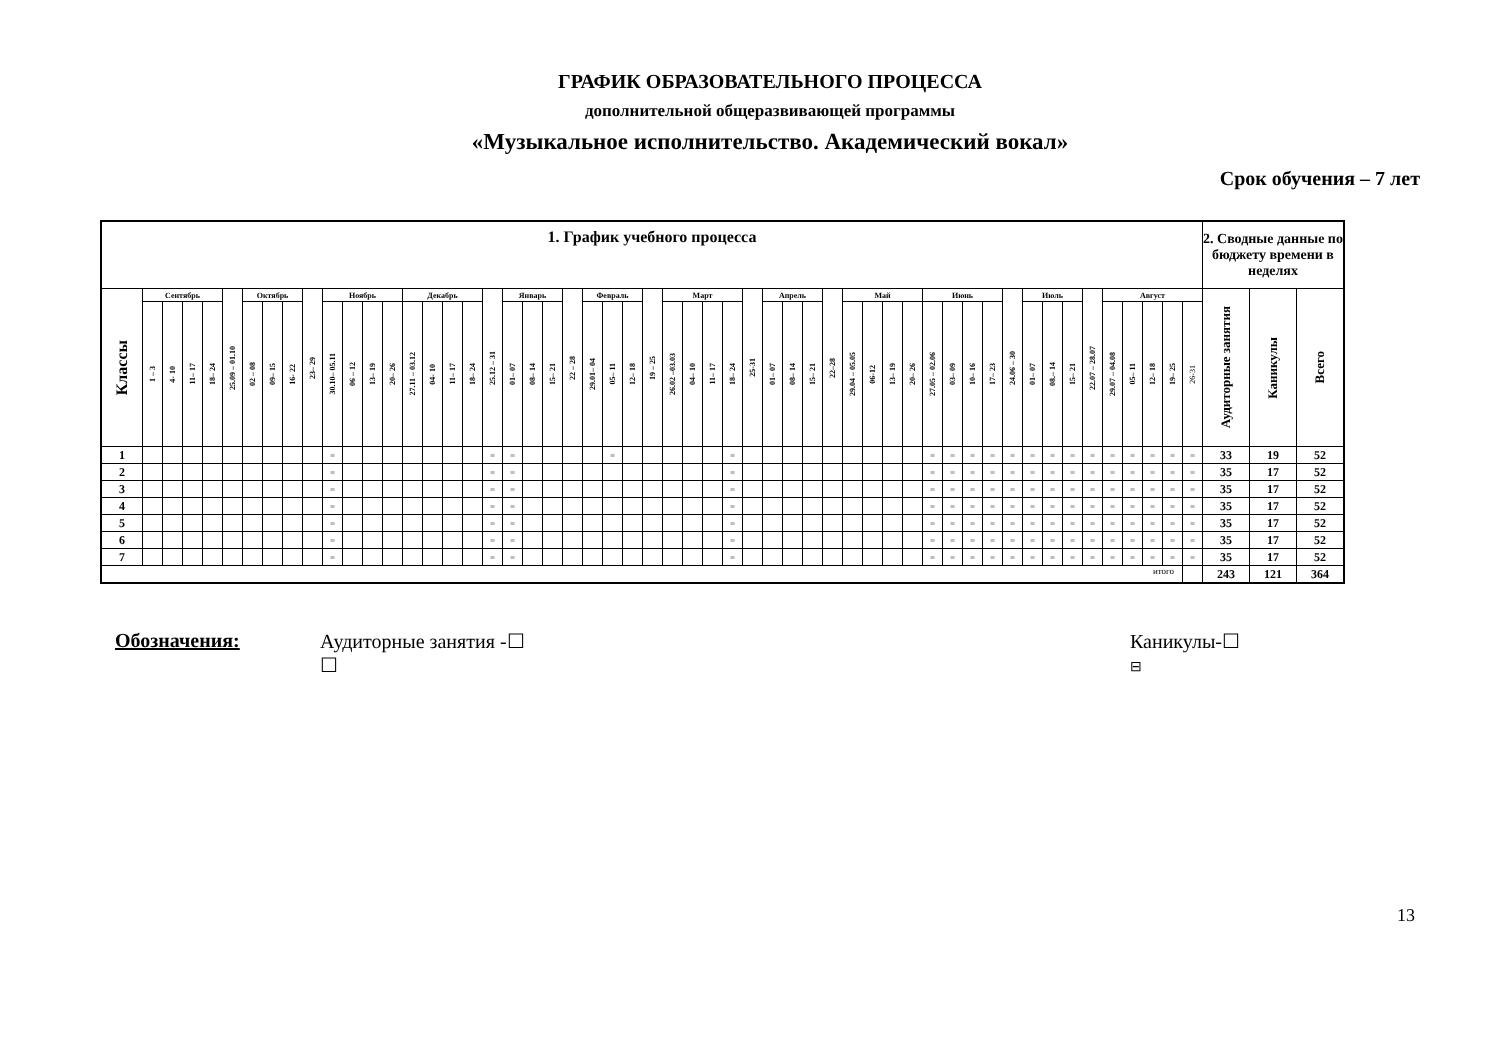ГРАФИК ОБРАЗОВАТЕЛЬНОГО ПРОЦЕССА
дополнительной общеразвивающей программы
«Музыкальное исполнительство. Академический вокал»
Срок обучения – 7 лет
| 1. График учебного процесса | | | | | | | | | | | | | | | | | | | | | | | | | | | | | | | | | | | | | | | | | | | | | | | | | | | | | | 2. Сводные данные по бюджету времени в неделях | | |
| --- | --- | --- | --- | --- | --- | --- | --- | --- | --- | --- | --- | --- | --- | --- | --- | --- | --- | --- | --- | --- | --- | --- | --- | --- | --- | --- | --- | --- | --- | --- | --- | --- | --- | --- | --- | --- | --- | --- | --- | --- | --- | --- | --- | --- | --- | --- | --- | --- | --- | --- | --- | --- | --- | --- | --- | --- |
| Классы | Сентябрь | | | | 25.09 – 01.10 | Октябрь | | | 23– 29 | Ноябрь | | | | Декабрь | | | | 25.12 – 31 | Январь | | | 22 – 28 | Февраль | | | 19 – 25 | Март | | | | 25-31 | Апрель | | | 22–28 | Май | | | | Июнь | | | | 24.06 – 30 | Июль | | | 22.07 – 28.07 | Август | | | | | Аудиторные занятия | Каникулы | Всего |
| | 1 – 3 | 4- 10 | 11– 17 | 18– 24 | | 02 – 08 | 09– 15 | 16- 22 | | 30.10– 05.11 | 06 – 12 | 13– 19 | 20– 26 | 27.11 – 03.12 | 04- 10 | 11– 17 | 18– 24 | | 01– 07 | 08– 14 | 15– 21 | | 29.01– 04 | 05– 11 | 12– 18 | | 26.02 –03.03 | 04– 10 | 11– 17 | 18– 24 | | 01– 07 | 08– 14 | 15– 21 | | 29.04 – 05.05 | 06-12 | 13– 19 | 20– 26 | 27.05 – 02.06 | 03– 09 | 10– 16 | 17– 23 | | 01– 07 | 08.– 14 | 15– 21 | | 29.07 – 04.08 | 05– 11 | 12– 18 | 19– 25 | 26-31 | | | |
| 1 | | | | | | | | | | = | | | | | | | | = | = | | | | | = | | | | | | = | | | | | | | | | | = | = | = | = | = | = | = | = | = | = | = | = | = | = | 33 | 19 | 52 |
| 2 | | | | | | | | | | = | | | | | | | | = | = | | | | | | | | | | | = | | | | | | | | | | = | = | = | = | = | = | = | = | = | = | = | = | = | = | 35 | 17 | 52 |
| 3 | | | | | | | | | | = | | | | | | | | = | = | | | | | | | | | | | = | | | | | | | | | | = | = | = | = | = | = | = | = | = | = | = | = | = | = | 35 | 17 | 52 |
| 4 | | | | | | | | | | = | | | | | | | | = | = | | | | | | | | | | | = | | | | | | | | | | = | = | = | = | = | = | = | = | = | = | = | = | = | = | 35 | 17 | 52 |
| 5 | | | | | | | | | | = | | | | | | | | = | = | | | | | | | | | | | = | | | | | | | | | | = | = | = | = | = | = | = | = | = | = | = | = | = | = | 35 | 17 | 52 |
| 6 | | | | | | | | | | = | | | | | | | | = | = | | | | | | | | | | | = | | | | | | | | | | = | = | = | = | = | = | = | = | = | = | = | = | = | = | 35 | 17 | 52 |
| 7 | | | | | | | | | | = | | | | | | | | = | = | | | | | | | | | | | = | | | | | | | | | | = | = | = | = | = | = | = | = | = | = | = | = | = | = | 35 | 17 | 52 |
| итого | | | | | | | | | | | | | | | | | | | | | | | | | | | | | | | | | | | | | | | | | | | | | | | | | | | | | | 243 | 121 | 364 |
Обозначения: Аудиторные занятия -☐
☐
Каникулы-☐
⊟
13